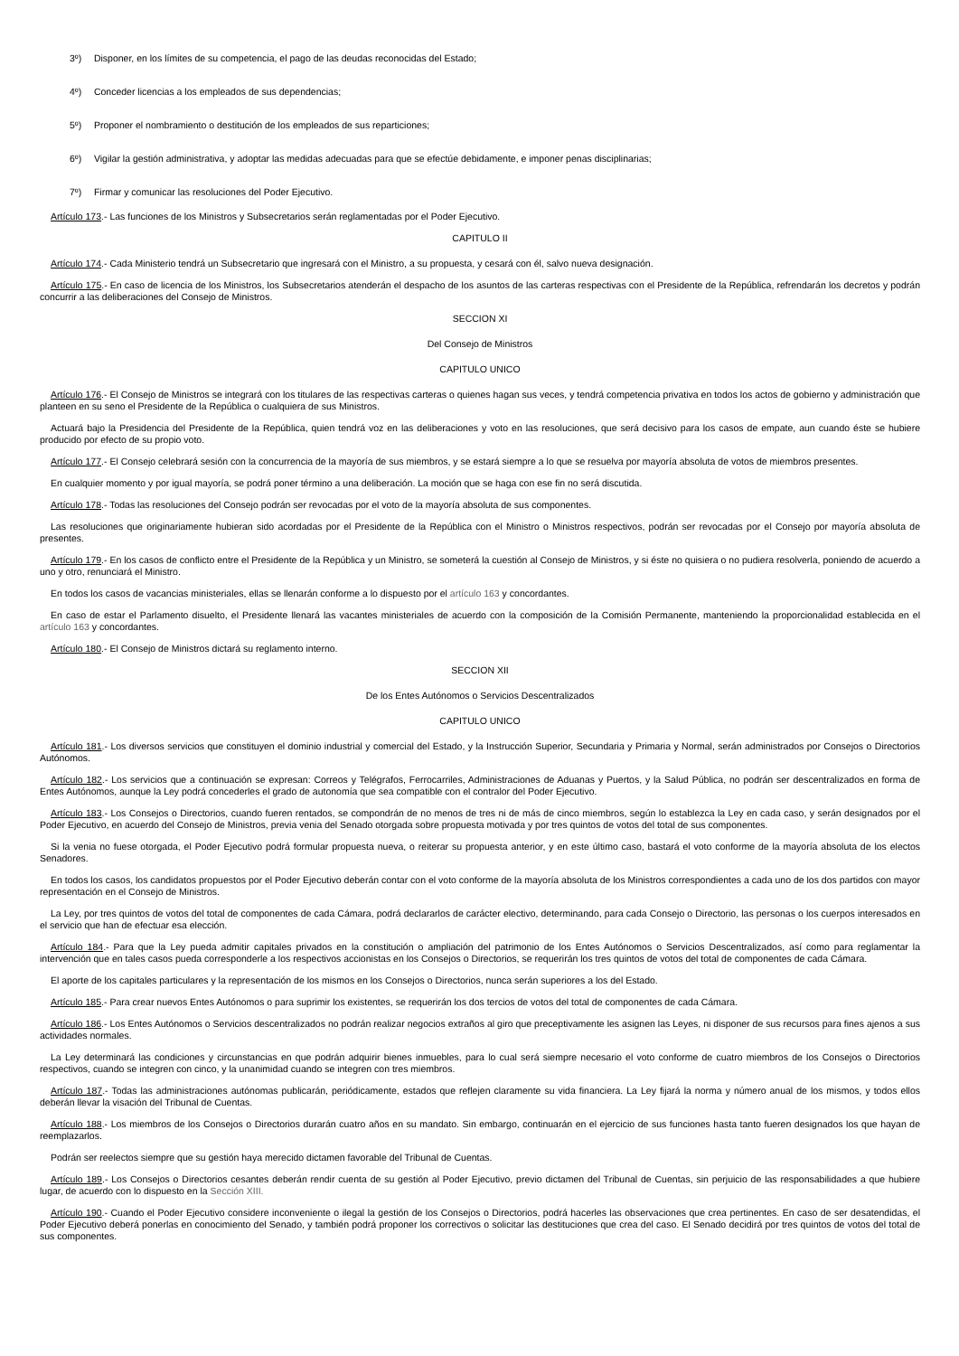3º) Disponer, en los límites de su competencia, el pago de las deudas reconocidas del Estado;
4º) Conceder licencias a los empleados de sus dependencias;
5º) Proponer el nombramiento o destitución de los empleados de sus reparticiones;
6º) Vigilar la gestión administrativa, y adoptar las medidas adecuadas para que se efectúe debidamente, e imponer penas disciplinarias;
7º) Firmar y comunicar las resoluciones del Poder Ejecutivo.
Artículo 173.- Las funciones de los Ministros y Subsecretarios serán reglamentadas por el Poder Ejecutivo.
CAPITULO II
Artículo 174.- Cada Ministerio tendrá un Subsecretario que ingresará con el Ministro, a su propuesta, y cesará con él, salvo nueva designación.
Artículo 175.- En caso de licencia de los Ministros, los Subsecretarios atenderán el despacho de los asuntos de las carteras respectivas con el Presidente de la República, refrendarán los decretos y podrán concurrir a las deliberaciones del Consejo de Ministros.
SECCION XI
Del Consejo de Ministros
CAPITULO UNICO
Artículo 176.- El Consejo de Ministros se integrará con los titulares de las respectivas carteras o quienes hagan sus veces, y tendrá competencia privativa en todos los actos de gobierno y administración que planteen en su seno el Presidente de la República o cualquiera de sus Ministros.
Actuará bajo la Presidencia del Presidente de la República, quien tendrá voz en las deliberaciones y voto en las resoluciones, que será decisivo para los casos de empate, aun cuando éste se hubiere producido por efecto de su propio voto.
Artículo 177.- El Consejo celebrará sesión con la concurrencia de la mayoría de sus miembros, y se estará siempre a lo que se resuelva por mayoría absoluta de votos de miembros presentes.
En cualquier momento y por igual mayoría, se podrá poner término a una deliberación. La moción que se haga con ese fin no será discutida.
Artículo 178.- Todas las resoluciones del Consejo podrán ser revocadas por el voto de la mayoría absoluta de sus componentes.
Las resoluciones que originariamente hubieran sido acordadas por el Presidente de la República con el Ministro o Ministros respectivos, podrán ser revocadas por el Consejo por mayoría absoluta de presentes.
Artículo 179.- En los casos de conflicto entre el Presidente de la República y un Ministro, se someterá la cuestión al Consejo de Ministros, y si éste no quisiera o no pudiera resolverla, poniendo de acuerdo a uno y otro, renunciará el Ministro.
En todos los casos de vacancias ministeriales, ellas se llenarán conforme a lo dispuesto por el artículo 163 y concordantes.
En caso de estar el Parlamento disuelto, el Presidente llenará las vacantes ministeriales de acuerdo con la composición de la Comisión Permanente, manteniendo la proporcionalidad establecida en el artículo 163 y concordantes.
Artículo 180.- El Consejo de Ministros dictará su reglamento interno.
SECCION XII
De los Entes Autónomos o Servicios Descentralizados
CAPITULO UNICO
Artículo 181.- Los diversos servicios que constituyen el dominio industrial y comercial del Estado, y la Instrucción Superior, Secundaria y Primaria y Normal, serán administrados por Consejos o Directorios Autónomos.
Artículo 182.- Los servicios que a continuación se expresan: Correos y Telégrafos, Ferrocarriles, Administraciones de Aduanas y Puertos, y la Salud Pública, no podrán ser descentralizados en forma de Entes Autónomos, aunque la Ley podrá concederles el grado de autonomía que sea compatible con el contralor del Poder Ejecutivo.
Artículo 183.- Los Consejos o Directorios, cuando fueren rentados, se compondrán de no menos de tres ni de más de cinco miembros, según lo establezca la Ley en cada caso, y serán designados por el Poder Ejecutivo, en acuerdo del Consejo de Ministros, previa venia del Senado otorgada sobre propuesta motivada y por tres quintos de votos del total de sus componentes.
Si la venia no fuese otorgada, el Poder Ejecutivo podrá formular propuesta nueva, o reiterar su propuesta anterior, y en este último caso, bastará el voto conforme de la mayoría absoluta de los electos Senadores.
En todos los casos, los candidatos propuestos por el Poder Ejecutivo deberán contar con el voto conforme de la mayoría absoluta de los Ministros correspondientes a cada uno de los dos partidos con mayor representación en el Consejo de Ministros.
La Ley, por tres quintos de votos del total de componentes de cada Cámara, podrá declararlos de carácter electivo, determinando, para cada Consejo o Directorio, las personas o los cuerpos interesados en el servicio que han de efectuar esa elección.
Artículo 184.- Para que la Ley pueda admitir capitales privados en la constitución o ampliación del patrimonio de los Entes Autónomos o Servicios Descentralizados, así como para reglamentar la intervención que en tales casos pueda corresponderle a los respectivos accionistas en los Consejos o Directorios, se requerirán los tres quintos de votos del total de componentes de cada Cámara.
El aporte de los capitales particulares y la representación de los mismos en los Consejos o Directorios, nunca serán superiores a los del Estado.
Artículo 185.- Para crear nuevos Entes Autónomos o para suprimir los existentes, se requerirán los dos tercios de votos del total de componentes de cada Cámara.
Artículo 186.- Los Entes Autónomos o Servicios descentralizados no podrán realizar negocios extraños al giro que preceptivamente les asignen las Leyes, ni disponer de sus recursos para fines ajenos a sus actividades normales.
La Ley determinará las condiciones y circunstancias en que podrán adquirir bienes inmuebles, para lo cual será siempre necesario el voto conforme de cuatro miembros de los Consejos o Directorios respectivos, cuando se integren con cinco, y la unanimidad cuando se integren con tres miembros.
Artículo 187.- Todas las administraciones autónomas publicarán, periódicamente, estados que reflejen claramente su vida financiera. La Ley fijará la norma y número anual de los mismos, y todos ellos deberán llevar la visación del Tribunal de Cuentas.
Artículo 188.- Los miembros de los Consejos o Directorios durarán cuatro años en su mandato. Sin embargo, continuarán en el ejercicio de sus funciones hasta tanto fueren designados los que hayan de reemplazarlos.
Podrán ser reelectos siempre que su gestión haya merecido dictamen favorable del Tribunal de Cuentas.
Artículo 189.- Los Consejos o Directorios cesantes deberán rendir cuenta de su gestión al Poder Ejecutivo, previo dictamen del Tribunal de Cuentas, sin perjuicio de las responsabilidades a que hubiere lugar, de acuerdo con lo dispuesto en la Sección XIII.
Artículo 190.- Cuando el Poder Ejecutivo considere inconveniente o ilegal la gestión de los Consejos o Directorios, podrá hacerles las observaciones que crea pertinentes. En caso de ser desatendidas, el Poder Ejecutivo deberá ponerlas en conocimiento del Senado, y también podrá proponer los correctivos o solicitar las destituciones que crea del caso. El Senado decidirá por tres quintos de votos del total de sus componentes.